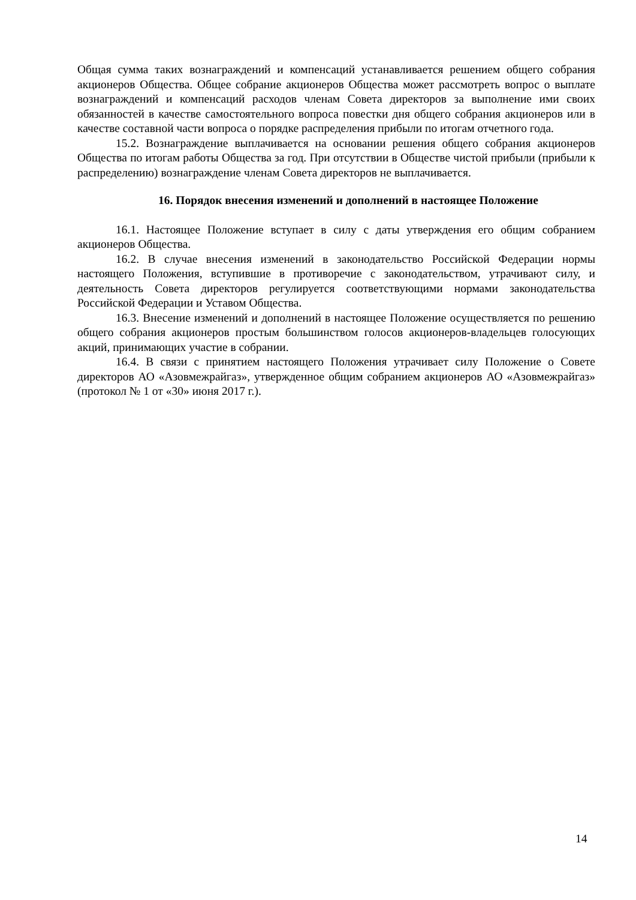Общая сумма таких вознаграждений и компенсаций устанавливается решением общего собрания акционеров Общества. Общее собрание акционеров Общества может рассмотреть вопрос о выплате вознаграждений и компенсаций расходов членам Совета директоров за выполнение ими своих обязанностей в качестве самостоятельного вопроса повестки дня общего собрания акционеров или в качестве составной части вопроса о порядке распределения прибыли по итогам отчетного года.
15.2. Вознаграждение выплачивается на основании решения общего собрания акционеров Общества по итогам работы Общества за год. При отсутствии в Обществе чистой прибыли (прибыли к распределению) вознаграждение членам Совета директоров не выплачивается.
16. Порядок внесения изменений и дополнений в настоящее Положение
16.1. Настоящее Положение вступает в силу с даты утверждения его общим собранием акционеров Общества.
16.2. В случае внесения изменений в законодательство Российской Федерации нормы настоящего Положения, вступившие в противоречие с законодательством, утрачивают силу, и деятельность Совета директоров регулируется соответствующими нормами законодательства Российской Федерации и Уставом Общества.
16.3. Внесение изменений и дополнений в настоящее Положение осуществляется по решению общего собрания акционеров простым большинством голосов акционеров-владельцев голосующих акций, принимающих участие в собрании.
16.4. В связи с принятием настоящего Положения утрачивает силу Положение о Совете директоров АО «Азовмежрайгаз», утвержденное общим собранием акционеров АО «Азовмежрайгаз» (протокол № 1 от «30» июня 2017 г.).
14